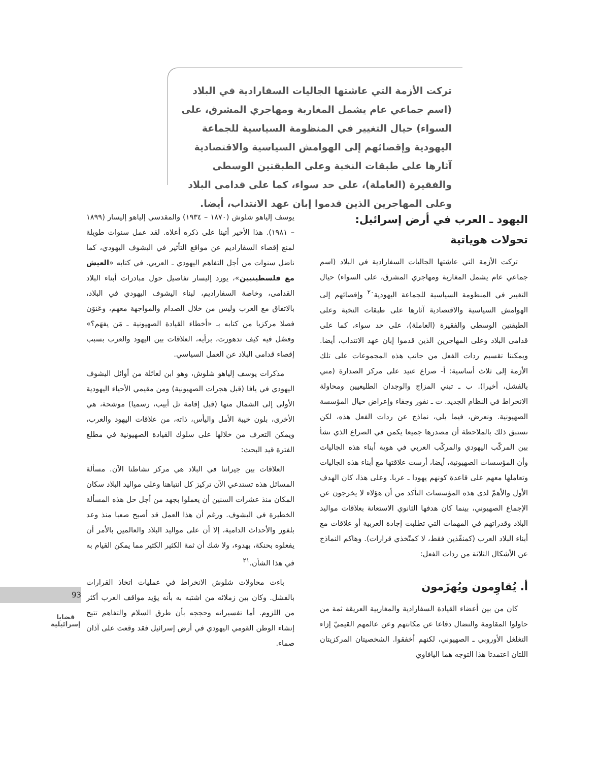تركت الأزمة التي عاشتها الجاليات السفارادية في البلاد (اسم جماعي عام يشمل المغاربة ومهاجري المشرق، على السواء) حيال التغيير في المنظومة السياسية للجماعة اليهودية وإقصائهم إلى الهوامش السياسية والاقتصادية آثارها على طبقات النخبة وعلى الطبقتين الوسطى والفقيرة (العاملة)، على حد سواء، كما على قدامى البلاد وعلى المهاجرين الذين قدموا إبان عهد الانتداب، أيضا.
اليهود ـ العرب في أرض إسرائيل:
تحولات هوياتية
تركت الأزمة التي عاشتها الجاليات السفارادية في البلاد (اسم جماعي عام يشمل المغاربة ومهاجري المشرق، على السواء) حيال التغيير في المنظومة السياسية للجماعة اليهودية<sup>٢٠</sup> وإقصائهم إلى الهوامش السياسية والاقتصادية آثارها على طبقات النخبة وعلى الطبقتين الوسطى والفقيرة (العاملة)، على حد سواء، كما على قدامى البلاد وعلى المهاجرين الذين قدموا إبان عهد الانتداب، أيضا. ويمكننا تقسيم ردات الفعل من جانب هذه المجموعات على تلك الأزمة إلى ثلاث أساسية: أ- صراع عنيد على مركز الصدارة (مني بالفشل، أخيرا). ب ـ تبني المزاج والوجدان الطليعيين ومحاولة الانخراط في النظام الجديد. ت ـ نفور وجفاء وإعراض حيال المؤسسة الصهيونية. ونعرض، فيما يلي، نماذج عن ردات الفعل هذه، لكن نستبق ذلك بالملاحظة أن مصدرها جميعا يكمن في الصراع الذي نشأ بين المركّب اليهودي والمركّب العربي في هوية أبناء هذه الجاليات وأن المؤسسات الصهيونية، أيضا، أرست علاقتها مع أبناء هذه الجاليات وتعاملها معهم على قاعدة كونهم يهودا ـ عربا. وعلى هذا، كان الهدف الأول والأهمّ لدى هذه المؤسسات التأكد من أن هؤلاء لا يخرجون عن الإجماع الصهيوني، بينما كان هدفها الثانوي الاستعانة بعلاقات مواليد البلاد وقدراتهم في المهمات التي تطلبت إجادة العربية أو علاقات مع أبناء البلاد العرب (كمنفّذين فقط، لا كمتّخذي قرارات). وهاكم النماذج عن الأشكال الثلاثة من ردات الفعل:
أ. يُقاوِمون ويُهزَمون
كان من بين أعضاء القيادة السفارادية والمغاربية العريقة ثمة من حاولوا المقاومة والنضال دفاعا عن مكانتهم وعن عالمهم القيميّ إزاء التغلغل الأوروبي ـ الصهيوني، لكنهم أخفقوا. الشخصيتان المركزيتان اللتان اعتمدتا هذا التوجه هما اليافاوي
يوسف إلياهو شلوش (١٨٧٠ – ١٩٣٤) والمقدسي إلياهو إليسار (١٨٩٩ – ١٩٨١). هذا الأخير أتينا على ذكره أعلاه. لقد عمل سنوات طويلة لمنع إقصاء السفاراديم عن مواقع التأثير في اليشوف اليهودي، كما ناضل سنوات من أجل التفاهم اليهودي ـ العربي. في كتابه «العيش مع فلسطينيين»، يورد إليسار تفاصيل حول مبادرات أبناء البلاد القدامى، وخاصة السفاراديم، لبناء اليشوف اليهودي في البلاد، بالاتفاق مع العرب وليس من خلال الصدام والمواجهة معهم، وعَنوَن فصلا مركزيا من كتابه بـ «أخطاء القيادة الصهيونية ـ مَن يفهَم؟» وفصّل فيه كيف تدهورت، برأيه، العلاقات بين اليهود والعرب بسبب إقصاء قدامى البلاد عن العمل السياسي.
مذكرات يوسف إلياهو شلوش، وهو ابن لعائلة من أوائل اليشوف اليهودي في يافا (قبل هجرات الصهيونية) ومن مقيمي الأحياء اليهودية الأولى إلى الشمال منها (قبل إقامة تل أبيب، رسميا) موشحة، هي الأخرى، بلون خيبة الأمل واليأس، ذاته، من علاقات اليهود والعرب، ويمكن التعرف من خلالها على سلوك القيادة الصهيونية في مطلع الفترة قيد البحث:
العلاقات بين جيراننا في البلاد هي مركز نشاطنا الآن. مسألة المسائل هذه تستدعي الآن تركيز كل انتباهنا وعلى مواليد البلاد سكان المكان منذ عشرات السنين أن يعملوا بجهد من أجل حل هذه المسألة الخطيرة في اليشوف. ورغم أن هذا العمل قد أصبح صعبا منذ وعد بلفور والأحداث الدامية، إلا أن على مواليد البلاد والعالمين بالأمر أن يفعلوه بحنكة، بهدوء، ولا شك أن ثمة الكثير الكثير مما يمكن القيام به في هذا الشأن.<sup>٢١</sup>
باءت محاولات شلوش الانخراط في عمليات اتخاذ القرارات بالفشل. وكان بين زملائه من اشتبه به بأنه يؤيد مواقف العرب أكثر من اللزوم. أما تفسيراته وحججه بأن طرق السلام والتفاهم تتيح إنشاء الوطن القومي اليهودي في أرض إسرائيل فقد وقعت على آذان صماء.
93
قضايا
إسرائيلية